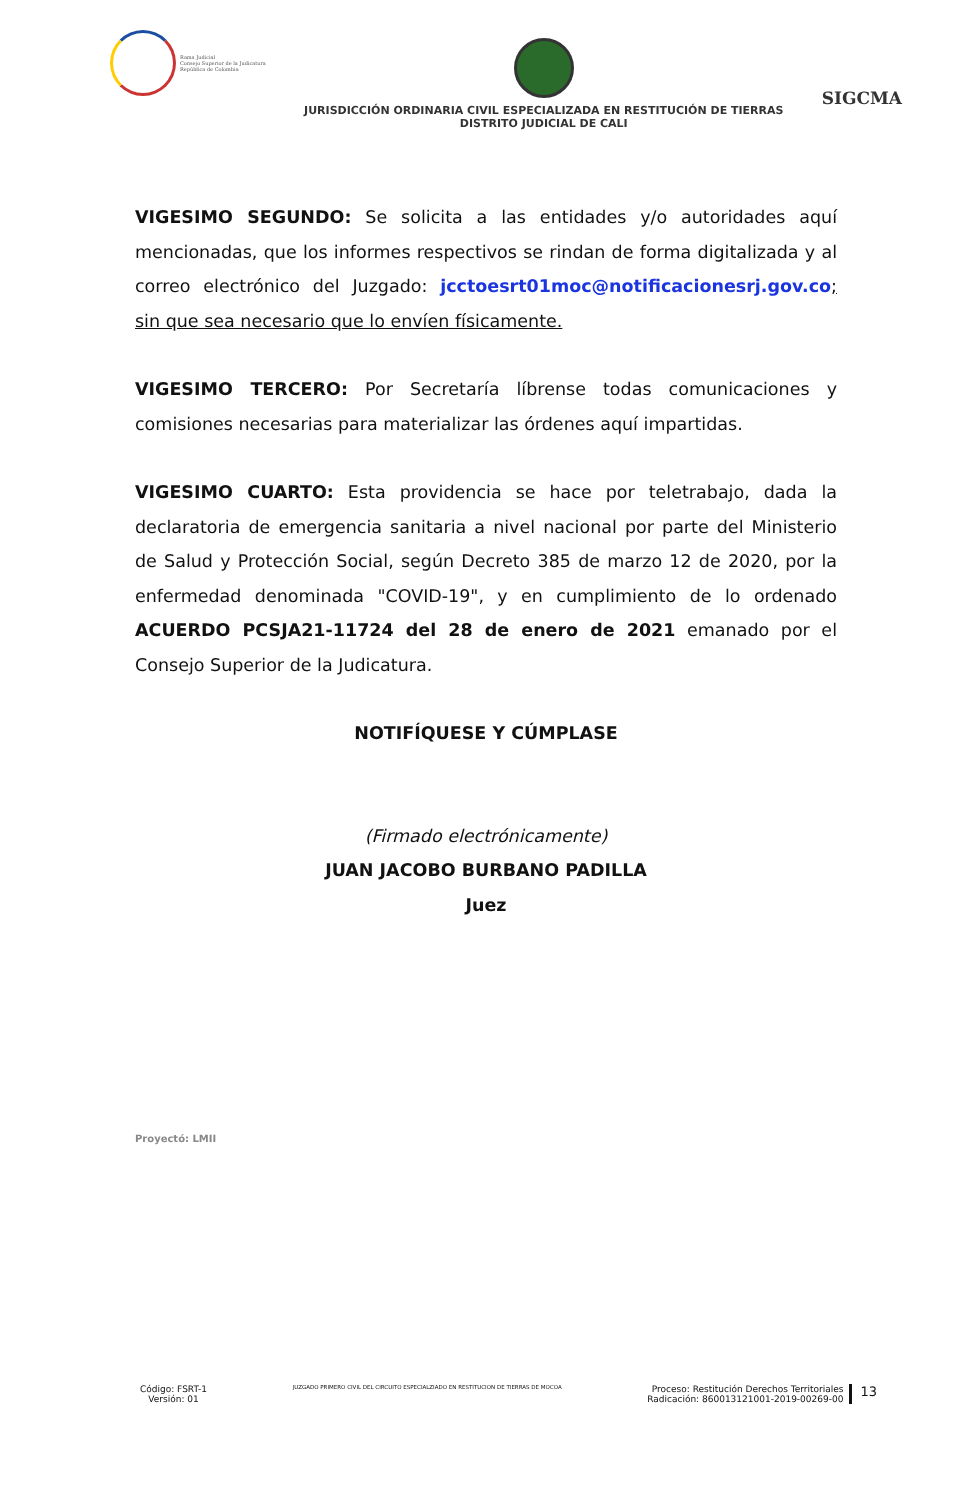Rama Judicial
Consejo Superior de la Judicatura
República de Colombia
JURISDICCIÓN ORDINARIA CIVIL ESPECIALIZADA EN RESTITUCIÓN DE TIERRAS
DISTRITO JUDICIAL DE CALI
SIGCMA
VIGESIMO SEGUNDO: Se solicita a las entidades y/o autoridades aquí mencionadas, que los informes respectivos se rindan de forma digitalizada y al correo electrónico del Juzgado: jcctoesrt01moc@notificacionesrj.gov.co; sin que sea necesario que lo envíen físicamente.
VIGESIMO TERCERO: Por Secretaría líbrense todas comunicaciones y comisiones necesarias para materializar las órdenes aquí impartidas.
VIGESIMO CUARTO: Esta providencia se hace por teletrabajo, dada la declaratoria de emergencia sanitaria a nivel nacional por parte del Ministerio de Salud y Protección Social, según Decreto 385 de marzo 12 de 2020, por la enfermedad denominada "COVID-19", y en cumplimiento de lo ordenado ACUERDO PCSJA21-11724 del 28 de enero de 2021 emanado por el Consejo Superior de la Judicatura.
NOTIFÍQUESE Y CÚMPLASE
(Firmado electrónicamente)
JUAN JACOBO BURBANO PADILLA
Juez
Proyectó: LMII
Código: FSRT-1
Versión: 01
JUZGADO PRIMERO CIVIL DEL CIRCUITO ESPECIALZIADO EN RESTITUCION DE TIERRAS DE MOCOA
Proceso: Restitución Derechos Territoriales
Radicación: 860013121001-2019-00269-00
13